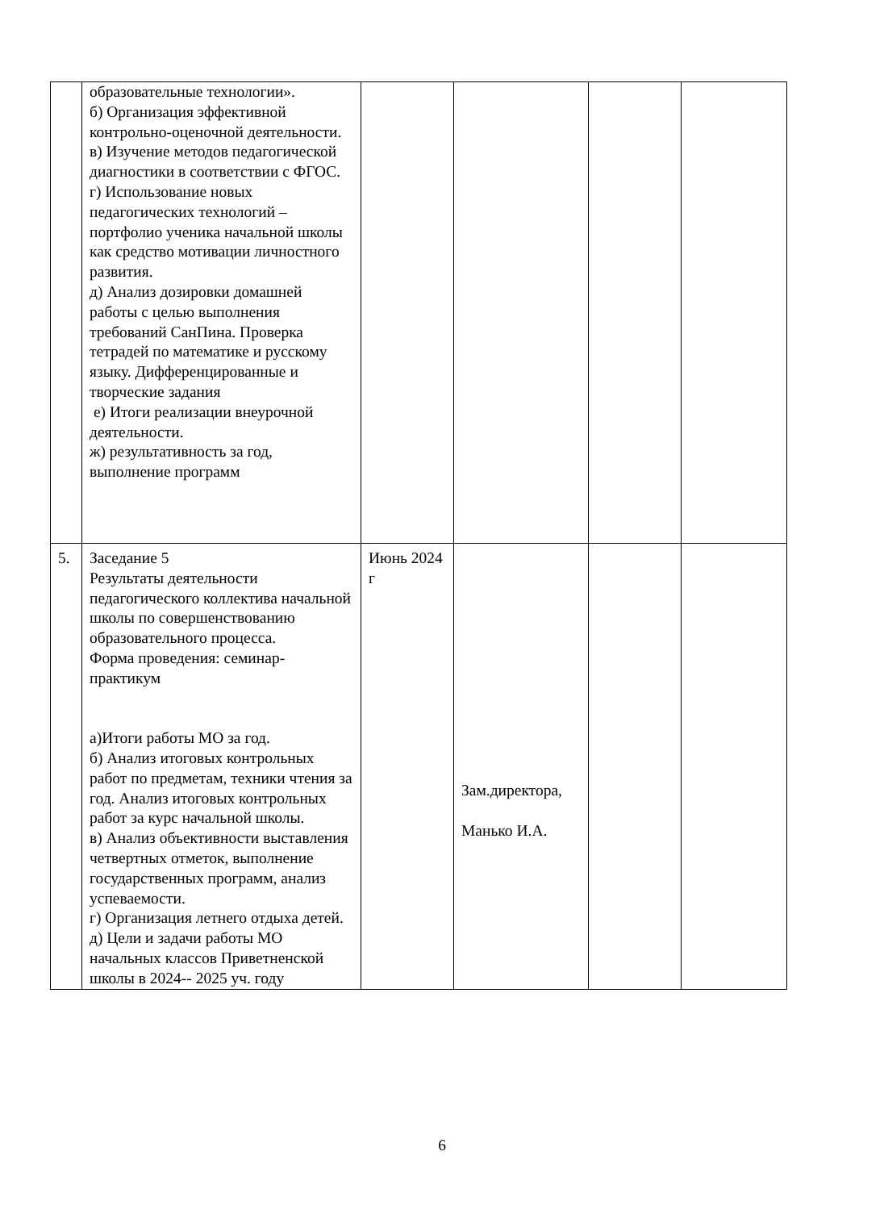| | образовательные технологии». б) Организация эффективной контрольно-оценочной деятельности. в) Изучение методов педагогической диагностики в соответствии с ФГОС. г) Использование новых педагогических технологий – портфолио ученика начальной школы как средство мотивации личностного развития. д) Анализ дозировки домашней работы с целью выполнения требований СанПина. Проверка тетрадей по математике и русскому языку. Дифференцированные и творческие задания е) Итоги реализации внеурочной деятельности. ж) результативность за год, выполнение программ | | | | |
| 5. | Заседание 5 Результаты деятельности педагогического коллектива начальной школы по совершенствованию образовательного процесса. Форма проведения: семинар-практикум а)Итоги работы МО за год. б) Анализ итоговых контрольных работ по предметам, техники чтения за год. Анализ итоговых контрольных работ за курс начальной школы. в) Анализ объективности выставления четвертных отметок, выполнение государственных программ, анализ успеваемости. г) Организация летнего отдыха детей. д) Цели и задачи работы МО начальных классов Приветненской школы в 2024-- 2025 уч. году | Июнь 2024 г | Зам.директора, Манько И.А. | | |
6